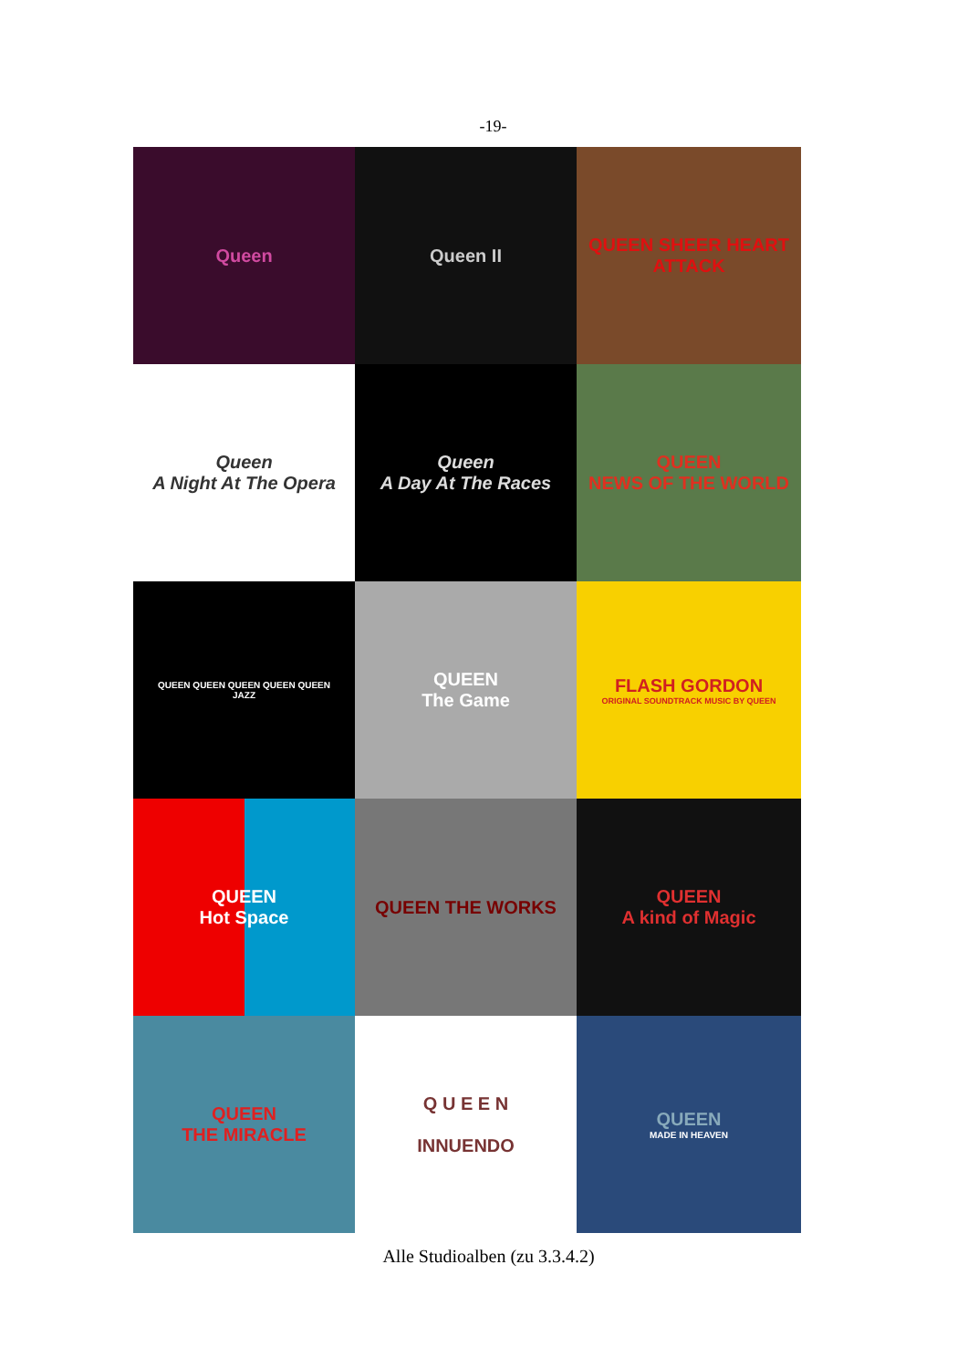-19-
Queen
Queen II
QUEEN SHEER HEART ATTACK
Queen
A Night At The Opera
Queen
A Day At The Races
QUEEN
NEWS OF THE WORLD
QUEEN QUEEN QUEEN QUEEN QUEEN
JAZZ
QUEEN
The Game
FLASH GORDON
ORIGINAL SOUNDTRACK MUSIC BY QUEEN
QUEEN
Hot Space
QUEEN THE WORKS
QUEEN
A kind of Magic
QUEEN
THE MIRACLE
Q U E E N
INNUENDO
QUEEN
MADE IN HEAVEN
Alle Studioalben (zu 3.3.4.2)